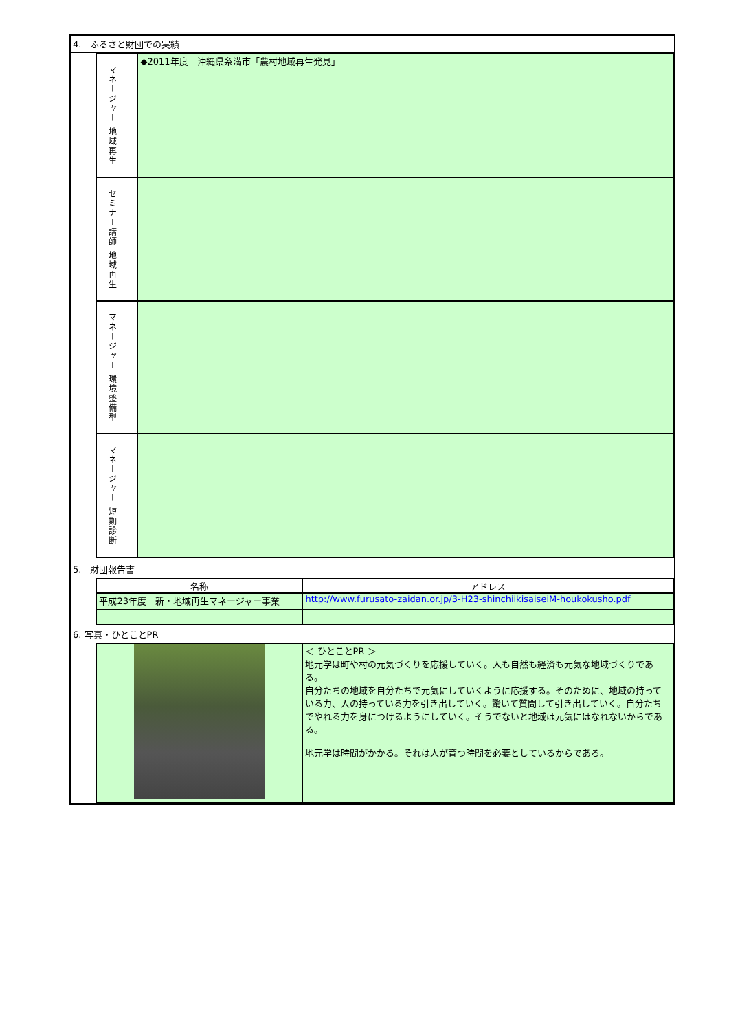4.　ふるさと財団での実績
| マネージャー 地域再生 | ◆2011年度 沖縄県糸満市「農村地域再生発見」 |
| セミナー講師 地域再生 | |
| マネージャー 環境整備型 | |
| マネージャー 短期診断 | |
5.　財団報告書
| 名称 | アドレス |
| --- | --- |
| 平成23年度 新・地域再生マネージャー事業 | http://www.furusato-zaidan.or.jp/3-H23-shinchiikisaiseiM-houkokusho.pdf |
6. 写真・ひとことPR
| | ＜ ひとことPR ＞ 地元学は町や村の元気づくりを応援していく。人も自然も経済も元気な地域づくりである。 自分たちの地域を自分たちで元気にしていくように応援する。そのために、地域の持っている力、人の持っている力を引き出していく。驚いて質問して引き出していく。自分たちでやれる力を身につけるようにしていく。そうでないと地域は元気にはなれないからである。 地元学は時間がかかる。それは人が育つ時間を必要としているからである。 |